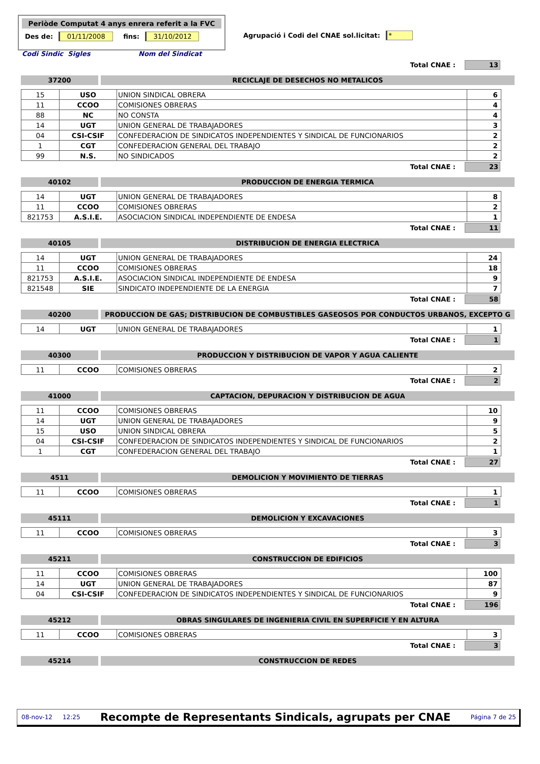Periòde Computat 4 anys enrera referit a la FVC
Des de: 01/11/2008 fins: 31/10/2012
Agrupació i Codi del CNAE sol.licitat: *
Codi Sindic Sigles Nom del Sindicat
Total CNAE : 13
37200 RECICLAJE DE DESECHOS NO METALICOS
| 15 | USO | UNION SINDICAL OBRERA | 6 |
| 11 | CCOO | COMISIONES OBRERAS | 4 |
| 88 | NC | NO CONSTA | 4 |
| 14 | UGT | UNION GENERAL DE TRABAJADORES | 3 |
| 04 | CSI-CSIF | CONFEDERACION DE SINDICATOS INDEPENDIENTES Y SINDICAL DE FUNCIONARIOS | 2 |
| 1 | CGT | CONFEDERACION GENERAL DEL TRABAJO | 2 |
| 99 | N.S. | NO SINDICADOS | 2 |
Total CNAE : 23
40102 PRODUCCION DE ENERGIA TERMICA
| 14 | UGT | UNION GENERAL DE TRABAJADORES | 8 |
| 11 | CCOO | COMISIONES OBRERAS | 2 |
| 821753 | A.S.I.E. | ASOCIACION SINDICAL INDEPENDIENTE DE ENDESA | 1 |
Total CNAE : 11
40105 DISTRIBUCION DE ENERGIA ELECTRICA
| 14 | UGT | UNION GENERAL DE TRABAJADORES | 24 |
| 11 | CCOO | COMISIONES OBRERAS | 18 |
| 821753 | A.S.I.E. | ASOCIACION SINDICAL INDEPENDIENTE DE ENDESA | 9 |
| 821548 | SIE | SINDICATO INDEPENDIENTE DE LA ENERGIA | 7 |
Total CNAE : 58
40200 PRODUCCION DE GAS; DISTRIBUCION DE COMBUSTIBLES GASEOSOS POR CONDUCTOS URBANOS, EXCEPTO G
| 14 | UGT | UNION GENERAL DE TRABAJADORES | 1 |
Total CNAE : 1
40300 PRODUCCION Y DISTRIBUCION DE VAPOR Y AGUA CALIENTE
| 11 | CCOO | COMISIONES OBRERAS | 2 |
Total CNAE : 2
41000 CAPTACION, DEPURACION Y DISTRIBUCION DE AGUA
| 11 | CCOO | COMISIONES OBRERAS | 10 |
| 14 | UGT | UNION GENERAL DE TRABAJADORES | 9 |
| 15 | USO | UNION SINDICAL OBRERA | 5 |
| 04 | CSI-CSIF | CONFEDERACION DE SINDICATOS INDEPENDIENTES Y SINDICAL DE FUNCIONARIOS | 2 |
| 1 | CGT | CONFEDERACION GENERAL DEL TRABAJO | 1 |
Total CNAE : 27
4511 DEMOLICION Y MOVIMIENTO DE TIERRAS
| 11 | CCOO | COMISIONES OBRERAS | 1 |
Total CNAE : 1
45111 DEMOLICION Y EXCAVACIONES
| 11 | CCOO | COMISIONES OBRERAS | 3 |
Total CNAE : 3
45211 CONSTRUCCION DE EDIFICIOS
| 11 | CCOO | COMISIONES OBRERAS | 100 |
| 14 | UGT | UNION GENERAL DE TRABAJADORES | 87 |
| 04 | CSI-CSIF | CONFEDERACION DE SINDICATOS INDEPENDIENTES Y SINDICAL DE FUNCIONARIOS | 9 |
Total CNAE : 196
45212 OBRAS SINGULARES DE INGENIERIA CIVIL EN SUPERFICIE Y EN ALTURA
| 11 | CCOO | COMISIONES OBRERAS | 3 |
Total CNAE : 3
45214 CONSTRUCCION DE REDES
08-nov-12 12:25 Recompte de Representants Sindicals, agrupats per CNAE Página 7 de 25